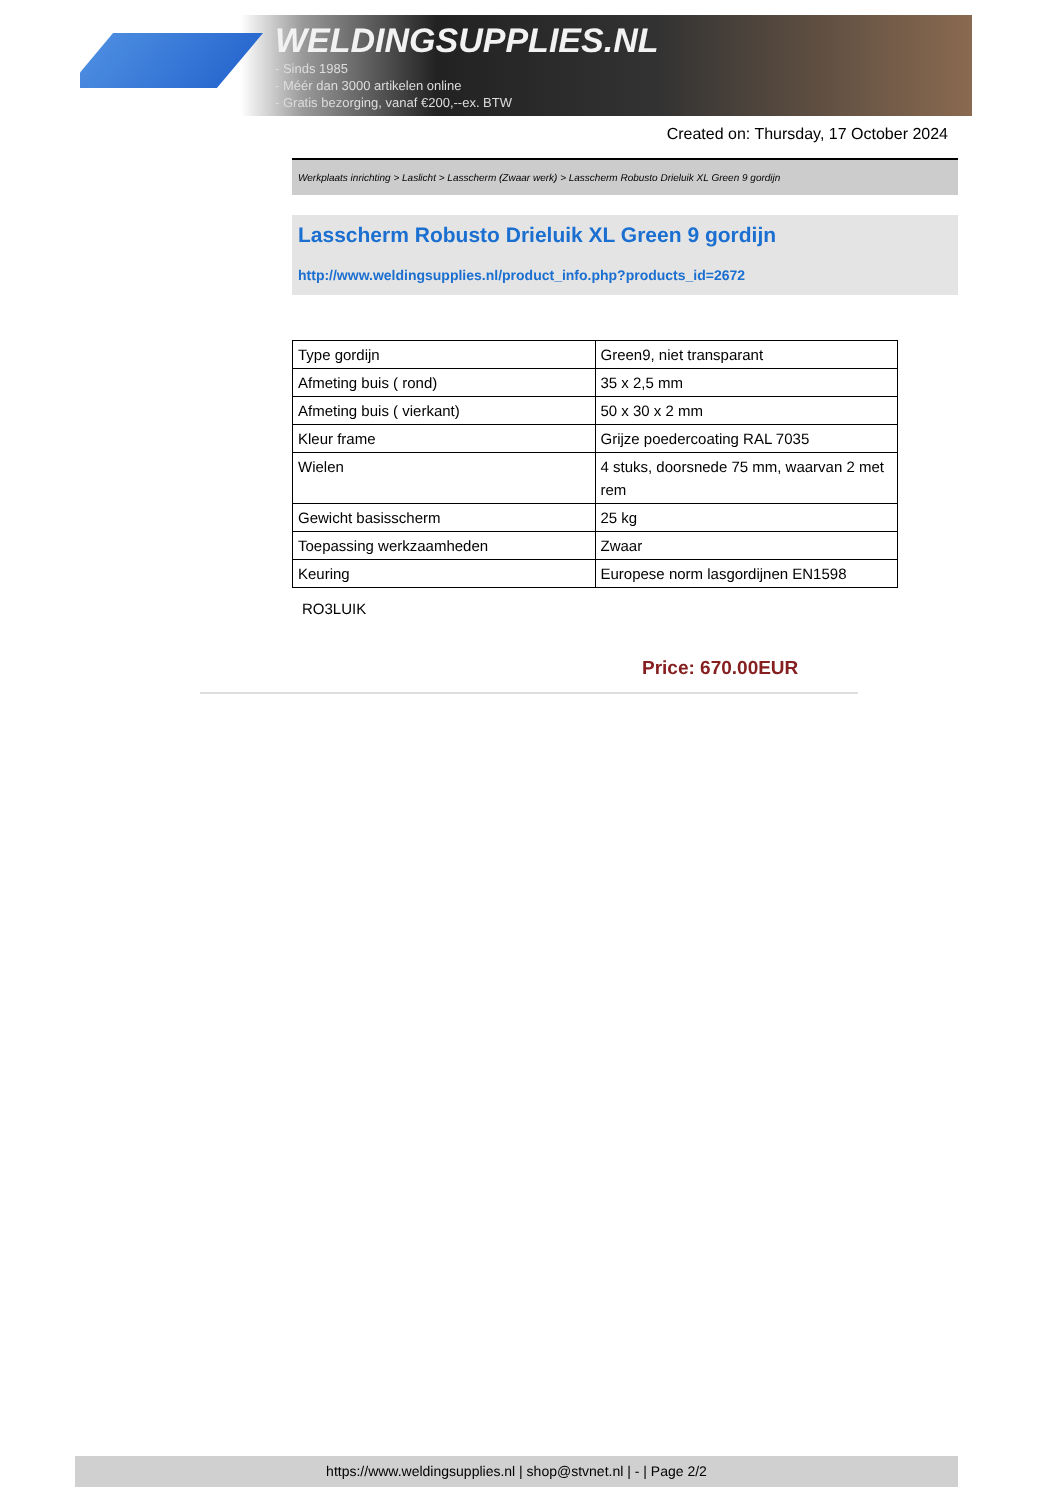WELDINGSUPPLIES.NL
- Sinds 1985
- Méér dan 3000 artikelen online
- Gratis bezorging, vanaf €200,--ex. BTW
Created on: Thursday, 17 October 2024
Werkplaats inrichting > Laslicht > Lasscherm (Zwaar werk) > Lasscherm Robusto Drieluik XL Green 9 gordijn
Lasscherm Robusto Drieluik XL Green 9 gordijn
http://www.weldingsupplies.nl/product_info.php?products_id=2672
| Type gordijn | Green9, niet transparant |
| Afmeting buis ( rond) | 35 x 2,5 mm |
| Afmeting buis ( vierkant) | 50 x 30 x 2 mm |
| Kleur frame | Grijze poedercoating RAL 7035 |
| Wielen | 4 stuks, doorsnede 75 mm, waarvan 2 met rem |
| Gewicht basisscherm | 25 kg |
| Toepassing werkzaamheden | Zwaar |
| Keuring | Europese norm lasgordijnen EN1598 |
RO3LUIK
Price: 670.00EUR
https://www.weldingsupplies.nl | shop@stvnet.nl | - | Page 2/2